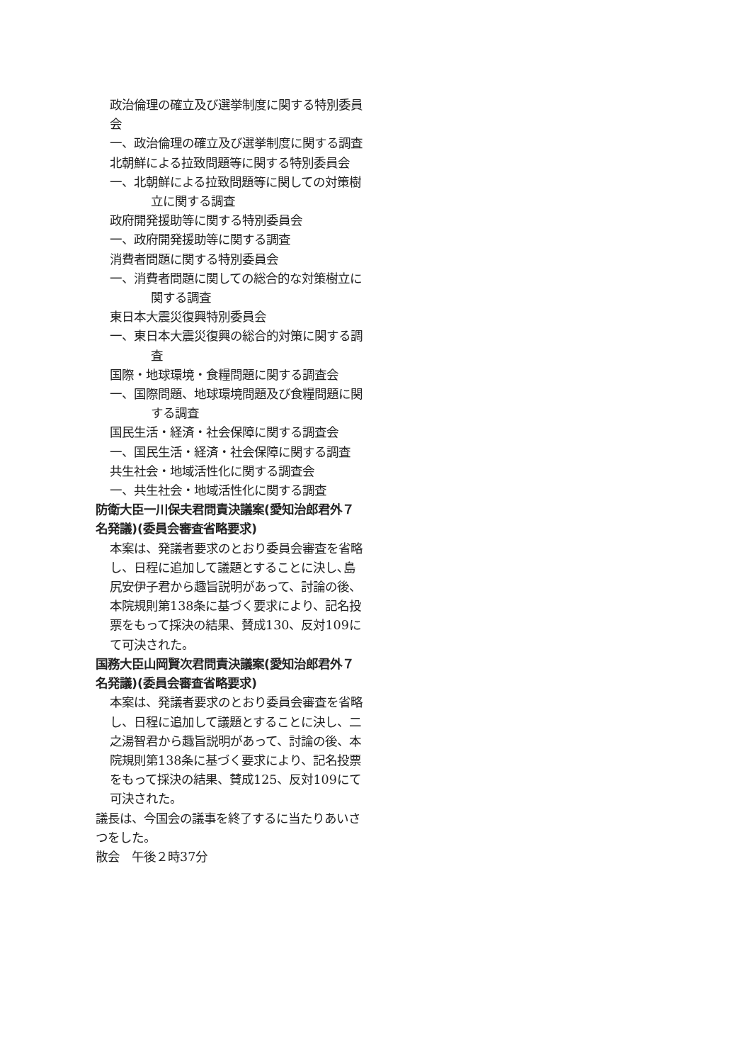政治倫理の確立及び選挙制度に関する特別委員会
一、政治倫理の確立及び選挙制度に関する調査
北朝鮮による拉致問題等に関する特別委員会
一、北朝鮮による拉致問題等に関しての対策樹立に関する調査
政府開発援助等に関する特別委員会
一、政府開発援助等に関する調査
消費者問題に関する特別委員会
一、消費者問題に関しての総合的な対策樹立に関する調査
東日本大震災復興特別委員会
一、東日本大震災復興の総合的対策に関する調査
国際・地球環境・食糧問題に関する調査会
一、国際問題、地球環境問題及び食糧問題に関する調査
国民生活・経済・社会保障に関する調査会
一、国民生活・経済・社会保障に関する調査
共生社会・地域活性化に関する調査会
一、共生社会・地域活性化に関する調査
防衛大臣一川保夫君問責決議案(愛知治郎君外７名発議)(委員会審査省略要求)
本案は、発議者要求のとおり委員会審査を省略し、日程に追加して議題とすることに決し､島尻安伊子君から趣旨説明があって、討論の後、本院規則第138条に基づく要求により、記名投票をもって採決の結果、賛成130、反対109にて可決された。
国務大臣山岡賢次君問責決議案(愛知治郎君外７名発議)(委員会審査省略要求)
本案は、発議者要求のとおり委員会審査を省略し、日程に追加して議題とすることに決し、二之湯智君から趣旨説明があって、討論の後、本院規則第138条に基づく要求により、記名投票をもって採決の結果、賛成125、反対109にて可決された。
議長は、今国会の議事を終了するに当たりあいさつをした。
散会　午後２時37分